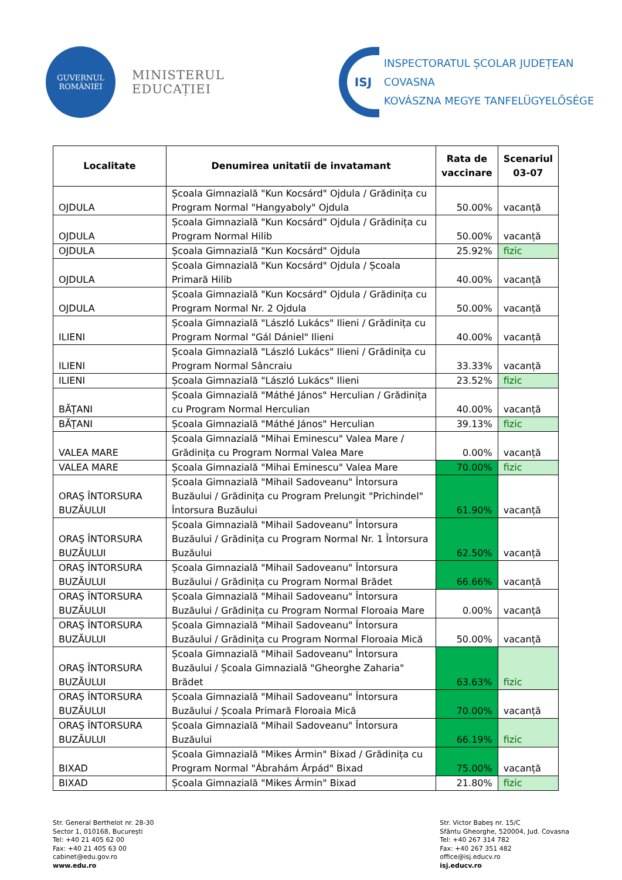GUVERNUL
ROMÂNIEI
MINISTERUL EDUCAȚIEI
ISJ
INSPECTORATUL ȘCOLAR JUDEȚEAN COVASNA
KOVÁSZNA MEGYE TANFELÜGYELŐSÉGE
| Localitate | Denumirea unitatii de invatamant | Rata de vaccinare | Scenariul 03-07 |
| --- | --- | --- | --- |
| OJDULA | Școala Gimnazială "Kun Kocsárd" Ojdula / Grădinița cu Program Normal "Hangyaboly" Ojdula | 50.00% | vacanță |
| OJDULA | Școala Gimnazială "Kun Kocsárd" Ojdula / Grădinița cu Program Normal Hilib | 50.00% | vacanță |
| OJDULA | Școala Gimnazială "Kun Kocsárd" Ojdula | 25.92% | fizic |
| OJDULA | Școala Gimnazială "Kun Kocsárd" Ojdula / Școala Primară Hilib | 40.00% | vacanță |
| OJDULA | Școala Gimnazială "Kun Kocsárd" Ojdula / Grădinița cu Program Normal Nr. 2 Ojdula | 50.00% | vacanță |
| ILIENI | Școala Gimnazială "László Lukács" Ilieni / Grădinița cu Program Normal "Gál Dániel" Ilieni | 40.00% | vacanță |
| ILIENI | Școala Gimnazială "László Lukács" Ilieni / Grădinița cu Program Normal Sâncraiu | 33.33% | vacanță |
| ILIENI | Școala Gimnazială "László Lukács" Ilieni | 23.52% | fizic |
| BĂŢANI | Școala Gimnazială "Máthé János" Herculian / Grădinița cu Program Normal Herculian | 40.00% | vacanță |
| BĂŢANI | Școala Gimnazială "Máthé János" Herculian | 39.13% | fizic |
| VALEA MARE | Școala Gimnazială "Mihai Eminescu" Valea Mare / Grădinița cu Program Normal Valea Mare | 0.00% | vacanță |
| VALEA MARE | Școala Gimnazială "Mihai Eminescu" Valea Mare | 70.00% | fizic |
| ORAŞ ÎNTORSURA BUZĂULUI | Școala Gimnazială "Mihail Sadoveanu" Întorsura Buzăului / Grădinița cu Program Prelungit "Prichindel" Întorsura Buzăului | 61.90% | vacanță |
| ORAŞ ÎNTORSURA BUZĂULUI | Școala Gimnazială "Mihail Sadoveanu" Întorsura Buzăului / Grădinița cu Program Normal Nr. 1 Întorsura Buzăului | 62.50% | vacanță |
| ORAŞ ÎNTORSURA BUZĂULUI | Școala Gimnazială "Mihail Sadoveanu" Întorsura Buzăului / Grădinița cu Program Normal Brădet | 66.66% | vacanță |
| ORAŞ ÎNTORSURA BUZĂULUI | Școala Gimnazială "Mihail Sadoveanu" Întorsura Buzăului / Grădinița cu Program Normal Floroaia Mare | 0.00% | vacanță |
| ORAŞ ÎNTORSURA BUZĂULUI | Școala Gimnazială "Mihail Sadoveanu" Întorsura Buzăului / Grădinița cu Program Normal Floroaia Mică | 50.00% | vacanță |
| ORAŞ ÎNTORSURA BUZĂULUI | Școala Gimnazială "Mihail Sadoveanu" Întorsura Buzăului / Școala Gimnazială "Gheorghe Zaharia" Brădet | 63.63% | fizic |
| ORAŞ ÎNTORSURA BUZĂULUI | Școala Gimnazială "Mihail Sadoveanu" Întorsura Buzăului / Școala Primară Floroaia Mică | 70.00% | vacanță |
| ORAŞ ÎNTORSURA BUZĂULUI | Școala Gimnazială "Mihail Sadoveanu" Întorsura Buzăului | 66.19% | fizic |
| BIXAD | Școala Gimnazială "Mikes Ármin" Bixad / Grădinița cu Program Normal "Ábrahám Árpád" Bixad | 75.00% | vacanță |
| BIXAD | Școala Gimnazială "Mikes Ármin" Bixad | 21.80% | fizic |
Str. General Berthelot nr. 28-30
Sector 1, 010168, București
Tel: +40 21 405 62 00
Fax: +40 21 405 63 00
cabinet@edu.gov.ro
www.edu.ro
Str. Victor Babeș nr. 15/C
Sfântu Gheorghe, 520004, Jud. Covasna
Tel: +40 267 314 782
Fax: +40 267 351 482
office@isj.educv.ro
isj.educv.ro